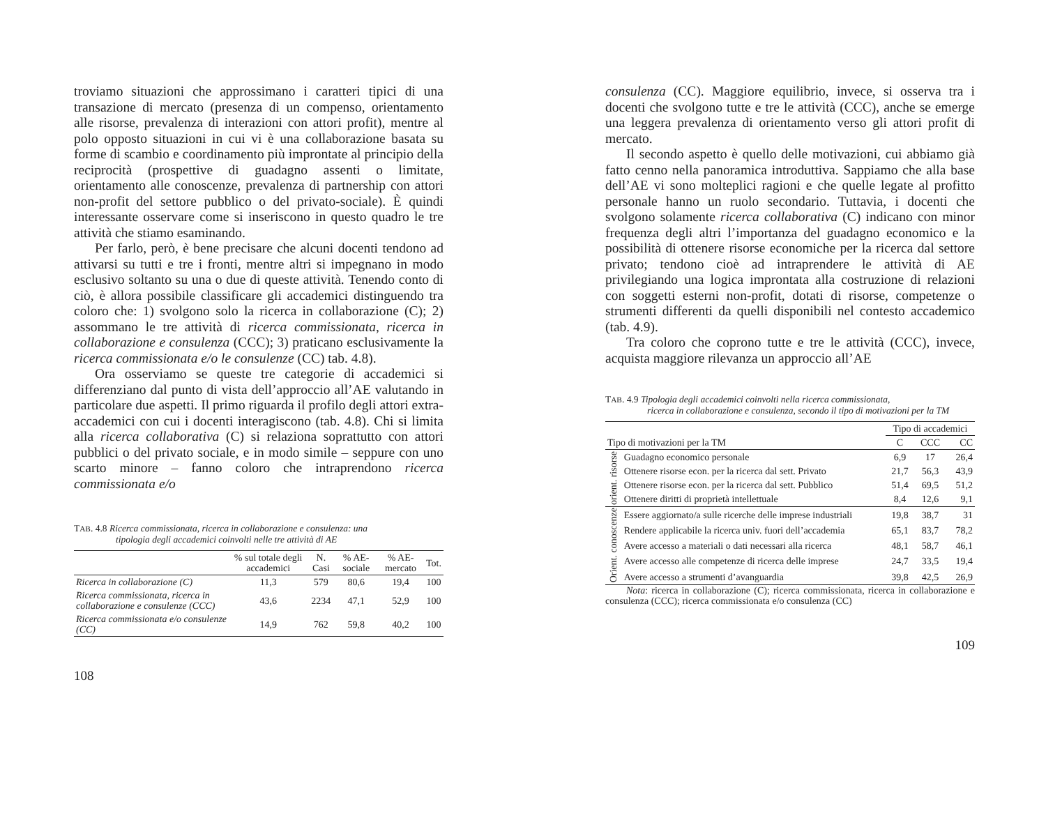troviamo situazioni che approssimano i caratteri tipici di una transazione di mercato (presenza di un compenso, orientamento alle risorse, prevalenza di interazioni con attori profit), mentre al polo opposto situazioni in cui vi è una collaborazione basata su forme di scambio e coordinamento più improntate al principio della reciprocità (prospettive di guadagno assenti o limitate, orientamento alle conoscenze, prevalenza di partnership con attori non-profit del settore pubblico o del privato-sociale). È quindi interessante osservare come si inseriscono in questo quadro le tre attività che stiamo esaminando.
Per farlo, però, è bene precisare che alcuni docenti tendono ad attivarsi su tutti e tre i fronti, mentre altri si impegnano in modo esclusivo soltanto su una o due di queste attività. Tenendo conto di ciò, è allora possibile classificare gli accademici distinguendo tra coloro che: 1) svolgono solo la ricerca in collaborazione (C); 2) assommano le tre attività di ricerca commissionata, ricerca in collaborazione e consulenza (CCC); 3) praticano esclusivamente la ricerca commissionata e/o le consulenze (CC) tab. 4.8).
Ora osserviamo se queste tre categorie di accademici si differenziano dal punto di vista dell’approccio all’AE valutando in particolare due aspetti. Il primo riguarda il profilo degli attori extra-accademici con cui i docenti interagiscono (tab. 4.8). Chi si limita alla ricerca collaborativa (C) si relaziona soprattutto con attori pubblici o del privato sociale, e in modo simile – seppure con uno scarto minore – fanno coloro che intraprendono ricerca commissionata e/o
TAB. 4.8 Ricerca commissionata, ricerca in collaborazione e consulenza: una
tipologia degli accademici coinvolti nelle tre attività di AE
| | % sul totale degli accademici | N. Casi | % AE-sociale | % AE-mercato | Tot. |
| --- | --- | --- | --- | --- | --- |
| Ricerca in collaborazione (C) | 11,3 | 579 | 80,6 | 19,4 | 100 |
| Ricerca commissionata, ricerca in collaborazione e consulenze (CCC) | 43,6 | 2234 | 47,1 | 52,9 | 100 |
| Ricerca commissionata e/o consulenze (CC) | 14,9 | 762 | 59,8 | 40,2 | 100 |
108
consulenza (CC). Maggiore equilibrio, invece, si osserva tra i docenti che svolgono tutte e tre le attività (CCC), anche se emerge una leggera prevalenza di orientamento verso gli attori profit di mercato.
Il secondo aspetto è quello delle motivazioni, cui abbiamo già fatto cenno nella panoramica introduttiva. Sappiamo che alla base dell’AE vi sono molteplici ragioni e che quelle legate al profitto personale hanno un ruolo secondario. Tuttavia, i docenti che svolgono solamente ricerca collaborativa (C) indicano con minor frequenza degli altri l’importanza del guadagno economico e la possibilità di ottenere risorse economiche per la ricerca dal settore privato; tendono cioè ad intraprendere le attività di AE privilegiando una logica improntata alla costruzione di relazioni con soggetti esterni non-profit, dotati di risorse, competenze o strumenti differenti da quelli disponibili nel contesto accademico (tab. 4.9).
Tra coloro che coprono tutte e tre le attività (CCC), invece, acquista maggiore rilevanza un approccio all’AE
TAB. 4.9 Tipologia degli accademici coinvolti nella ricerca commissionata,
ricerca in collaborazione e consulenza, secondo il tipo di motivazioni per la TM
| | | Tipo di accademici | | |
| --- | --- | --- | --- | --- |
| Tipo di motivazioni per la TM | | C | CCC | CC |
| orient. risorse | Guadagno economico personale | 6,9 | 17 | 26,4 |
| | Ottenere risorse econ. per la ricerca dal sett. Privato | 21,7 | 56,3 | 43,9 |
| | Ottenere risorse econ. per la ricerca dal sett. Pubblico | 51,4 | 69,5 | 51,2 |
| | Ottenere diritti di proprietà intellettuale | 8,4 | 12,6 | 9,1 |
| Orient. conoscenze | Essere aggiornato/a sulle ricerche delle imprese industriali | 19,8 | 38,7 | 31 |
| | Rendere applicabile la ricerca univ. fuori dell’accademia | 65,1 | 83,7 | 78,2 |
| | Avere accesso a materiali o dati necessari alla ricerca | 48,1 | 58,7 | 46,1 |
| | Avere accesso alle competenze di ricerca delle imprese | 24,7 | 33,5 | 19,4 |
| | Avere accesso a strumenti d’avanguardia | 39,8 | 42,5 | 26,9 |
Nota: ricerca in collaborazione (C); ricerca commissionata, ricerca in collaborazione e consulenza (CCC); ricerca commissionata e/o consulenza (CC)
109